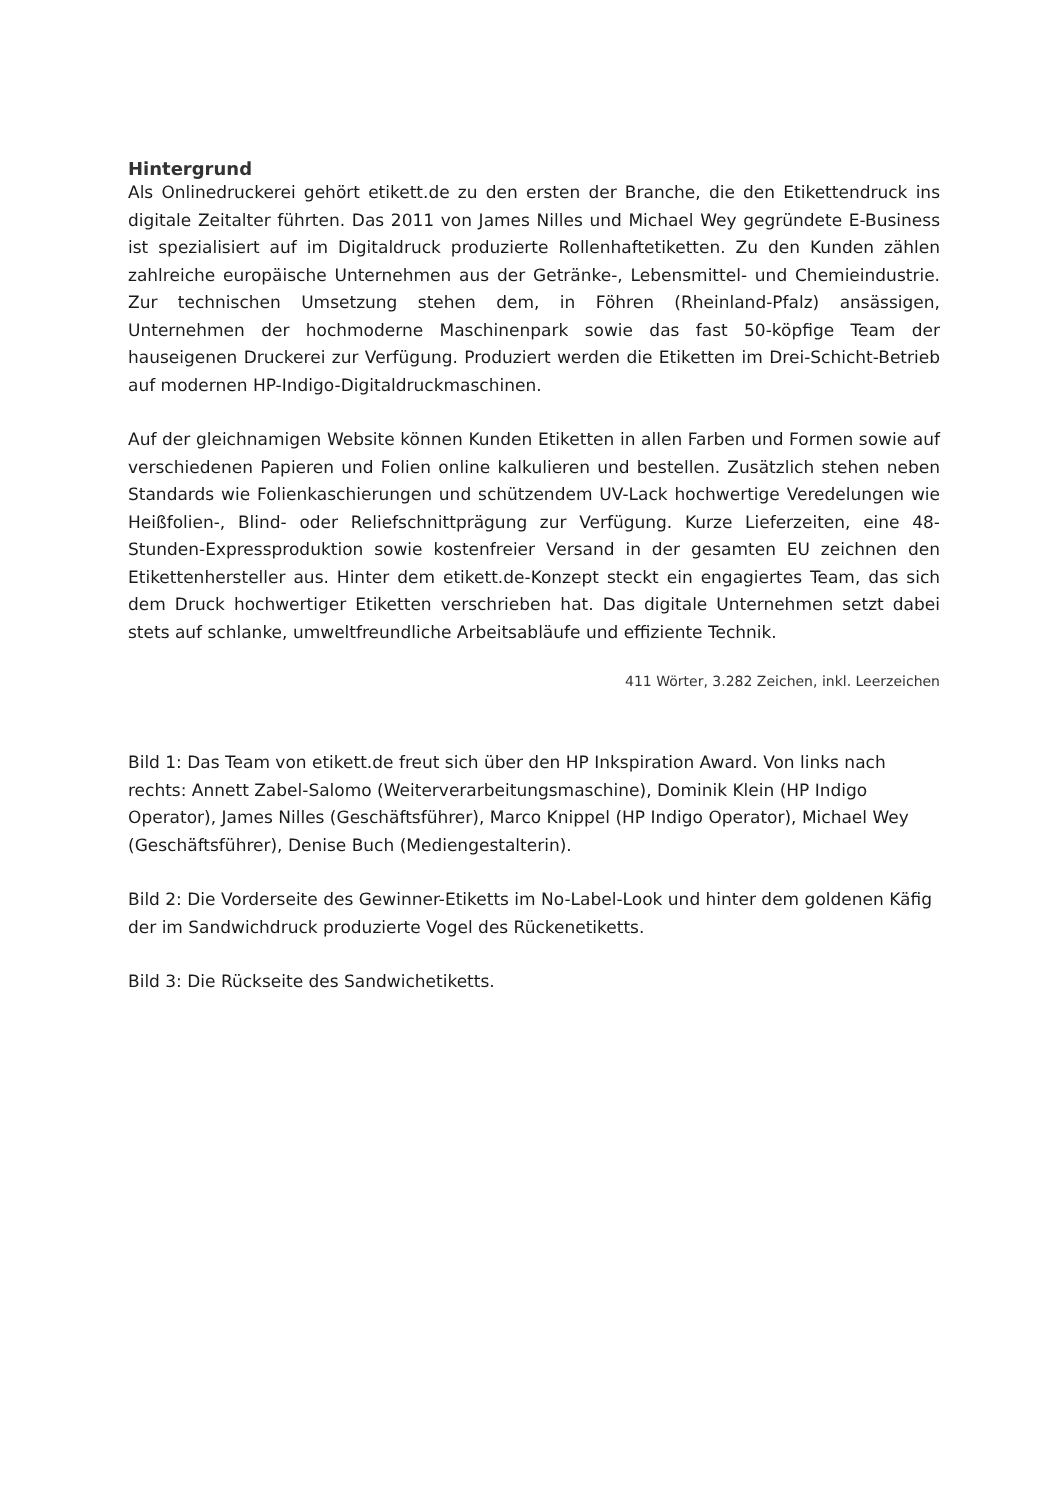Hintergrund
Als Onlinedruckerei gehört etikett.de zu den ersten der Branche, die den Etikettendruck ins digitale Zeitalter führten. Das 2011 von James Nilles und Michael Wey gegründete E-Business ist spezialisiert auf im Digitaldruck produzierte Rollenhaftetiketten. Zu den Kunden zählen zahlreiche europäische Unternehmen aus der Getränke-, Lebensmittel- und Chemieindustrie. Zur technischen Umsetzung stehen dem, in Föhren (Rheinland-Pfalz) ansässigen, Unternehmen der hochmoderne Maschinenpark sowie das fast 50-köpfige Team der hauseigenen Druckerei zur Verfügung. Produziert werden die Etiketten im Drei-Schicht-Betrieb auf modernen HP-Indigo-Digitaldruckmaschinen.
Auf der gleichnamigen Website können Kunden Etiketten in allen Farben und Formen sowie auf verschiedenen Papieren und Folien online kalkulieren und bestellen. Zusätzlich stehen neben Standards wie Folienkaschierungen und schützendem UV-Lack hochwertige Veredelungen wie Heißfolien-, Blind- oder Reliefschnittprägung zur Verfügung. Kurze Lieferzeiten, eine 48-Stunden-Expressproduktion sowie kostenfreier Versand in der gesamten EU zeichnen den Etikettenhersteller aus. Hinter dem etikett.de-Konzept steckt ein engagiertes Team, das sich dem Druck hochwertiger Etiketten verschrieben hat. Das digitale Unternehmen setzt dabei stets auf schlanke, umweltfreundliche Arbeitsabläufe und effiziente Technik.
411 Wörter, 3.282 Zeichen, inkl. Leerzeichen
Bild 1: Das Team von etikett.de freut sich über den HP Inkspiration Award. Von links nach rechts: Annett Zabel-Salomo (Weiterverarbeitungsmaschine), Dominik Klein (HP Indigo Operator), James Nilles (Geschäftsführer), Marco Knippel (HP Indigo Operator), Michael Wey (Geschäftsführer), Denise Buch (Mediengestalterin).
Bild 2: Die Vorderseite des Gewinner-Etiketts im No-Label-Look und hinter dem goldenen Käfig der im Sandwichdruck produzierte Vogel des Rückenetiketts.
Bild 3: Die Rückseite des Sandwichetiketts.